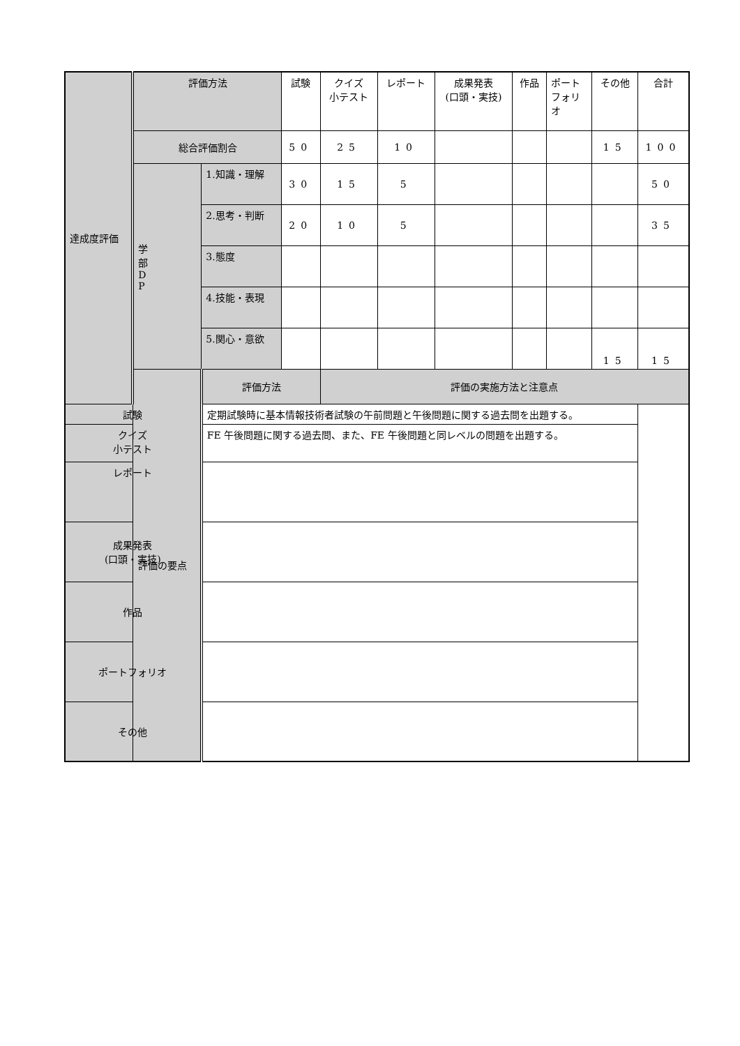| 達成度評価 | 評価方法 | | 試験 | クイズ 小テスト | レポート | 成果発表 (口頭・実技) | 作品 | ポート フォリ オ | その他 | 合計 |
| | 総合評価割合 | | 50 | 25 | 10 | | | | 15 | 100 |
| | 学 部 D P | 1.知識・理解 | 30 | 15 | 5 | | | | | 50 |
| | | 2.思考・判断 | 20 | 10 | 5 | | | | | 35 |
| | | 3.態度 | | | | | | | | |
| | | 4.技能・表現 | | | | | | | | |
| | | 5.関心・意欲 | | | | | | | 15 | 15 |
| | 評価の要点 | 評価方法 | | 評価の実施方法と注意点 | | | | | | |
| 試験 | | 定期試験時に基本情報技術者試験の午前問題と午後問題に関する過去問を出題する。 | | | | | | | | |
| クイズ 小テスト | | FE 午後問題に関する過去問、また、FE 午後問題と同レベルの問題を出題する。 | | | | | | | | |
| レポート | | | | | | | | | | |
| 成果発表 (口頭・実技) | | | | | | | | | | |
| 作品 | | | | | | | | | | |
| ポートフォリオ | | | | | | | | | | |
| その他 | | | | | | | | | | |